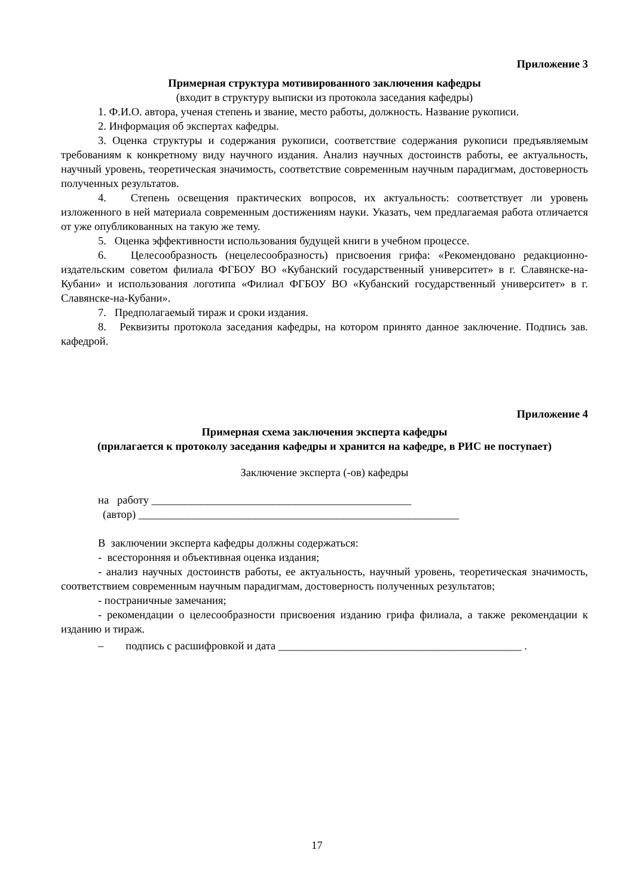Приложение 3
Примерная структура мотивированного заключения кафедры
(входит в структуру выписки из протокола заседания кафедры)
1. Ф.И.О. автора, ученая степень и звание, место работы, должность. Название рукописи.
2. Информация об экспертах кафедры.
3. Оценка структуры и содержания рукописи, соответствие содержания рукописи предъявляемым требованиям к конкретному виду научного издания. Анализ научных достоинств работы, ее актуальность, научный уровень, теоретическая значимость, соответствие современным научным парадигмам, достоверность полученных результатов.
4. Степень освещения практических вопросов, их актуальность: соответствует ли уровень изложенного в ней материала современным достижениям науки. Указать, чем предлагаемая работа отличается от уже опубликованных на такую же тему.
5. Оценка эффективности использования будущей книги в учебном процессе.
6. Целесообразность (нецелесообразность) присвоения грифа: «Рекомендовано редакционно-издательским советом филиала ФГБОУ ВО «Кубанский государственный университет» в г. Славянске-на-Кубани» и использования логотипа «Филиал ФГБОУ ВО «Кубанский государственный университет» в г. Славянске-на-Кубани».
7. Предполагаемый тираж и сроки издания.
8. Реквизиты протокола заседания кафедры, на котором принято данное заключение. Подпись зав. кафедрой.
Приложение 4
Примерная схема заключения эксперта кафедры
(прилагается к протоколу заседания кафедры и хранится на кафедре, в РИС не поступает)
Заключение эксперта (-ов) кафедры
на работу _______________________________________________
(автор) __________________________________________________________
В заключении эксперта кафедры должны содержаться:
- всесторонняя и объективная оценка издания;
- анализ научных достоинств работы, ее актуальность, научный уровень, теоретическая значимость, соответствием современным научным парадигмам, достоверность полученных результатов;
- постраничные замечания;
- рекомендации о целесообразности присвоения изданию грифа филиала, а также рекомендации к изданию и тираж.
– подпись с расшифровкой и дата ____________________________________________ .
17